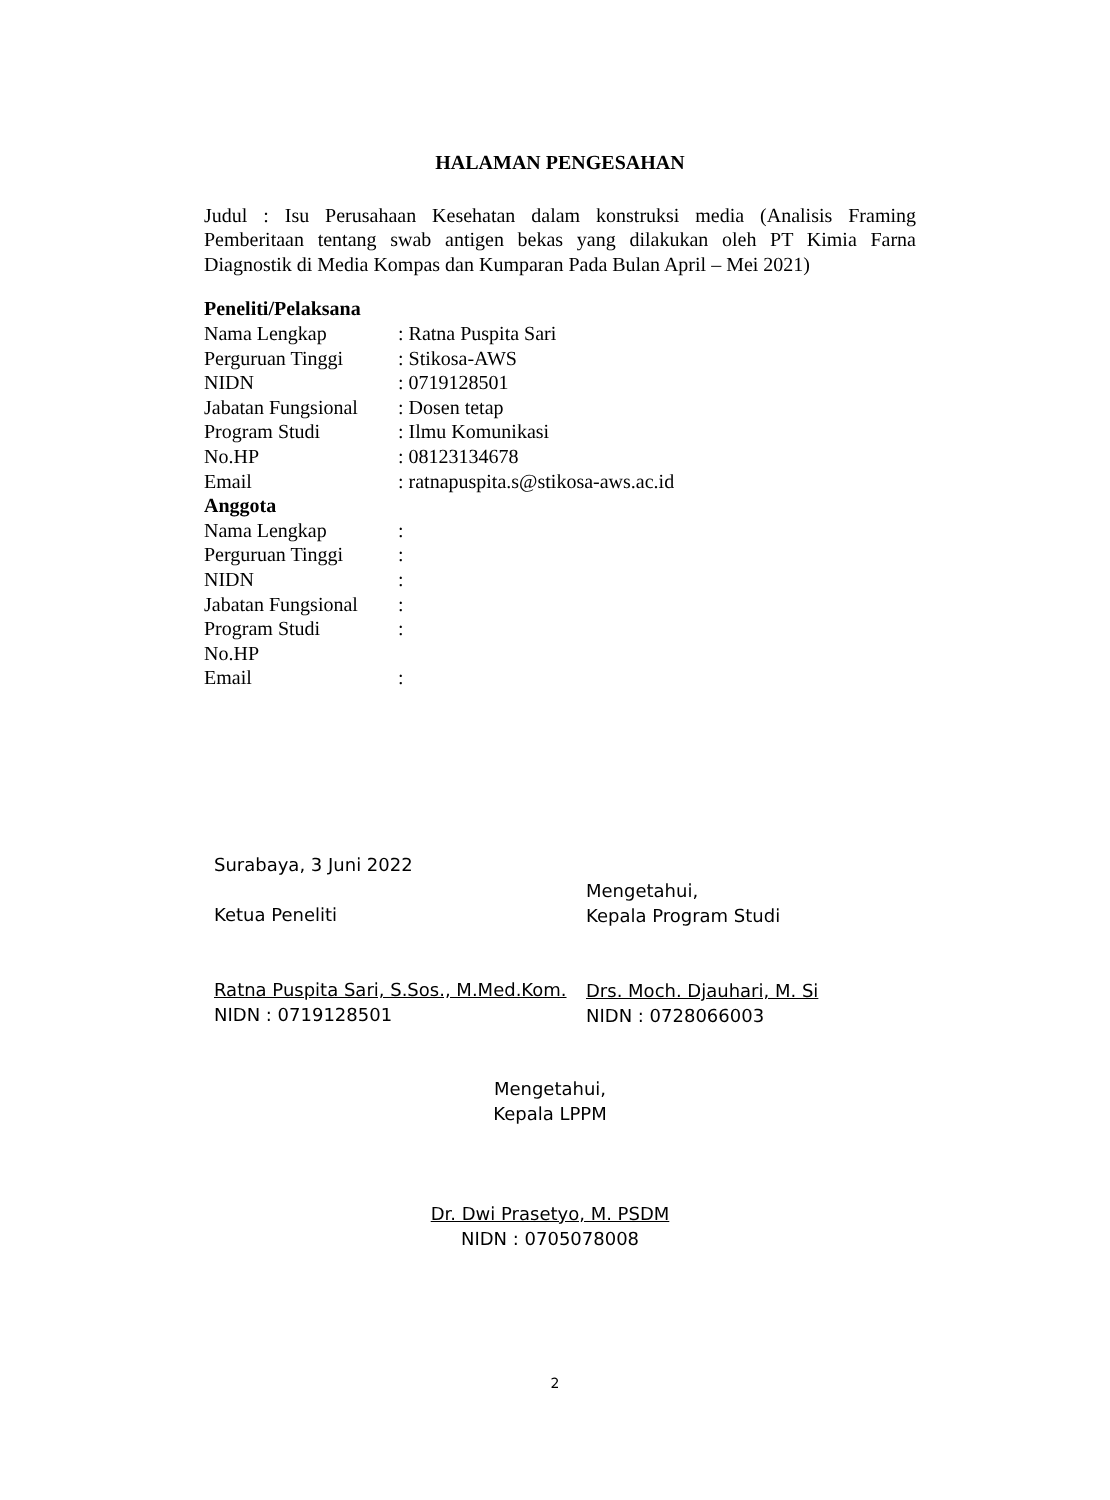HALAMAN PENGESAHAN
Judul : Isu Perusahaan Kesehatan dalam konstruksi media (Analisis Framing Pemberitaan tentang swab antigen bekas yang dilakukan oleh PT Kimia Farna Diagnostik di Media Kompas dan Kumparan Pada Bulan April – Mei 2021)
Peneliti/Pelaksana
Nama Lengkap: Ratna Puspita Sari
Perguruan Tinggi: Stikosa-AWS
NIDN: 0719128501
Jabatan Fungsional: Dosen tetap
Program Studi: Ilmu Komunikasi
No.HP: 08123134678
Email: ratnapuspita.s@stikosa-aws.ac.id
Anggota
Nama Lengkap:
Perguruan Tinggi:
NIDN:
Jabatan Fungsional:
Program Studi:
No.HP
Email:
Surabaya, 3 Juni 2022
Ketua Peneliti
Ratna Puspita Sari, S.Sos., M.Med.Kom.
NIDN : 0719128501
Mengetahui,
Kepala Program Studi
Drs. Moch. Djauhari, M. Si
NIDN : 0728066003
Mengetahui,
Kepala LPPM
Dr. Dwi Prasetyo, M. PSDM
NIDN : 0705078008
2